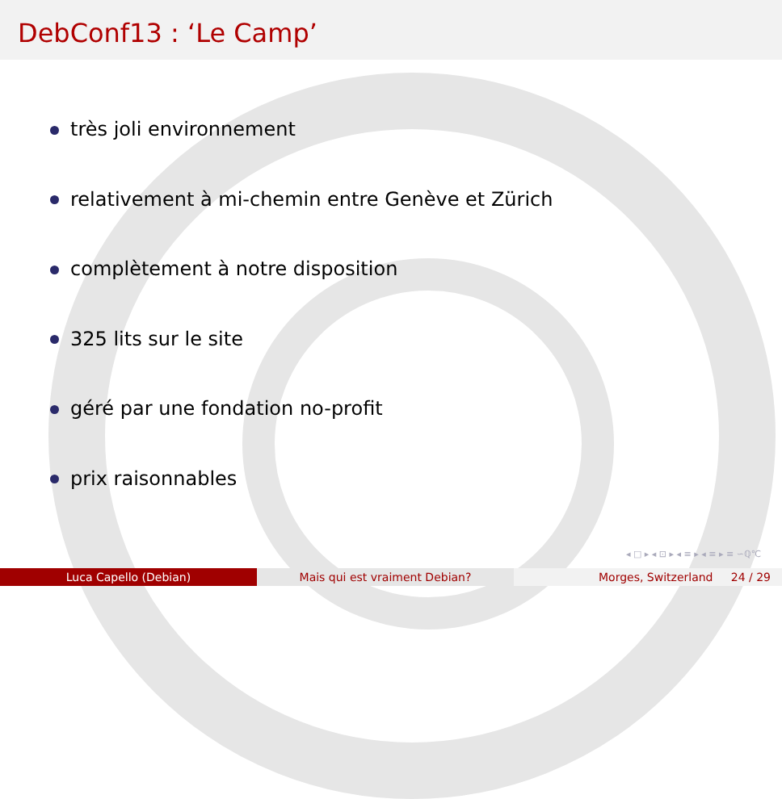DebConf13 : ‘Le Camp’
très joli environnement
relativement à mi-chemin entre Genève et Zürich
complètement à notre disposition
325 lits sur le site
géré par une fondation no-profit
prix raisonnables
◂ □ ▸ ◂ ⊡ ▸ ◂ ≡ ▸ ◂ ≡ ▸ ≡ ∽ℚ℃
Luca Capello (Debian) Mais qui est vraiment Debian? Morges, Switzerland 24 / 29